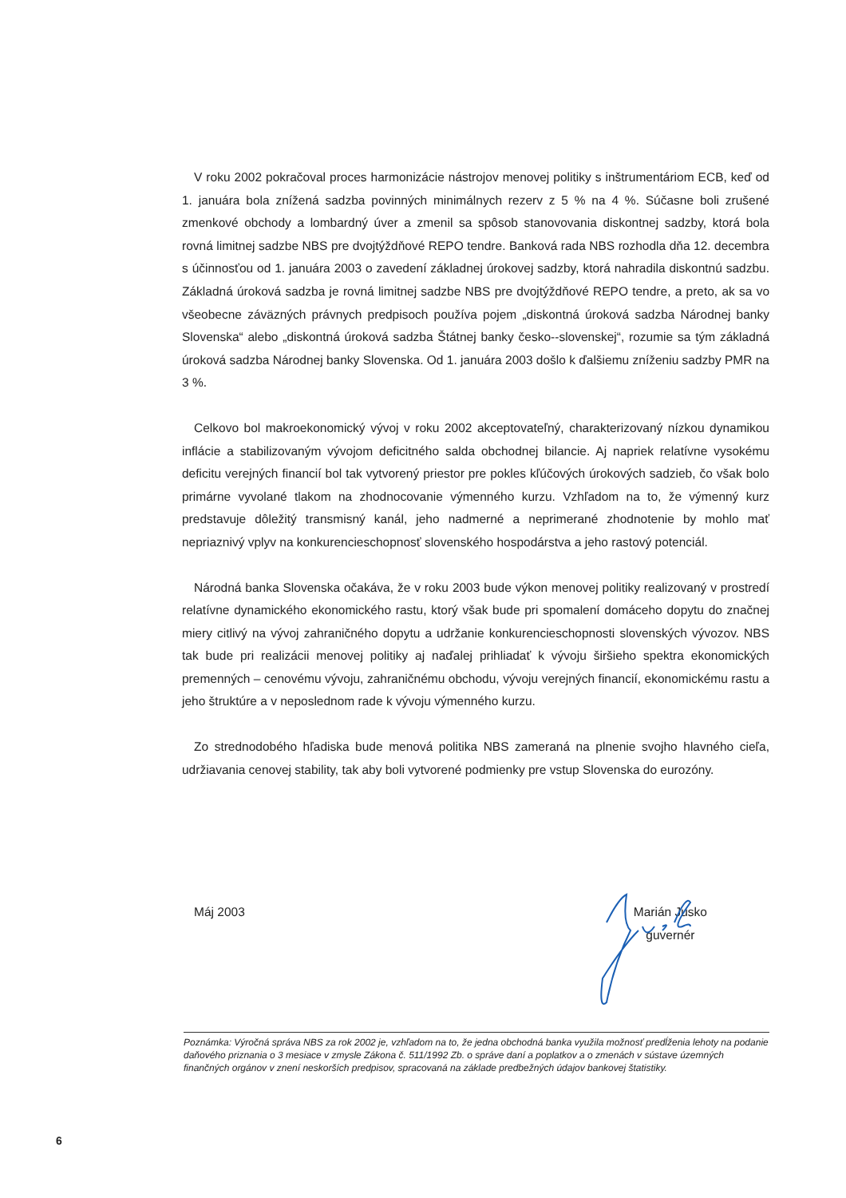V roku 2002 pokračoval proces harmonizácie nástrojov menovej politiky s inštrumentáriom ECB, keď od 1. januára bola znížená sadzba povinných minimálnych rezerv z 5 % na 4 %. Súčasne boli zrušené zmenkové obchody a lombardný úver a zmenil sa spôsob stanovovania diskontnej sadzby, ktorá bola rovná limitnej sadzbe NBS pre dvojtýždňové REPO tendre. Banková rada NBS rozhodla dňa 12. decembra s účinnosťou od 1. januára 2003 o zavedení základnej úrokovej sadzby, ktorá nahradila diskontnú sadzbu. Základná úroková sadzba je rovná limitnej sadzbe NBS pre dvojtýždňové REPO tendre, a preto, ak sa vo všeobecne záväzných právnych predpisoch používa pojem „diskontná úroková sadzba Národnej banky Slovenska“ alebo „diskontná úroková sadzba Štátnej banky česko--slovenskej“, rozumie sa tým základná úroková sadzba Národnej banky Slovenska. Od 1. januára 2003 došlo k ďalšiemu zníženiu sadzby PMR na 3 %.
Celkovo bol makroekonomický vývoj v roku 2002 akceptovateľný, charakterizovaný nízkou dynamikou inflácie a stabilizovaným vývojom deficitného salda obchodnej bilancie. Aj napriek relatívne vysokému deficitu verejných financií bol tak vytvorený priestor pre pokles kľúčových úrokových sadzieb, čo však bolo primárne vyvolané tlakom na zhodnocovanie výmenného kurzu. Vzhľadom na to, že výmenný kurz predstavuje dôležitý transmisný kanál, jeho nadmerné a neprimerané zhodnotenie by mohlo mať nepriaznivý vplyv na konkurencieschopnosť slovenského hospodárstva a jeho rastový potenciál.
Národná banka Slovenska očakáva, že v roku 2003 bude výkon menovej politiky realizovaný v prostredí relatívne dynamického ekonomického rastu, ktorý však bude pri spomalení domáceho dopytu do značnej miery citlivý na vývoj zahraničného dopytu a udržanie konkurencieschopnosti slovenských vývozov. NBS tak bude pri realizácii menovej politiky aj naďalej prihliadať k vývoju širšieho spektra ekonomických premenných – cenovému vývoju, zahraničnému obchodu, vývoju verejných financií, ekonomickému rastu a jeho štruktúre a v neposlednom rade k vývoju výmenného kurzu.
Zo strednodobého hľadiska bude menová politika NBS zameraná na plnenie svojho hlavného cieľa, udržiavania cenovej stability, tak aby boli vytvorené podmienky pre vstup Slovenska do eurozóny.
Máj 2003 Marián Jusko
guvernér
Poznámka: Výročná správa NBS za rok 2002 je, vzhľadom na to, že jedna obchodná banka využila možnosť predĺženia lehoty na podanie daňového priznania o 3 mesiace v zmysle Zákona č. 511/1992 Zb. o správe daní a poplatkov a o zmenách v sústave územných finančných orgánov v znení neskorších predpisov, spracovaná na základe predbežných údajov bankovej štatistiky.
6